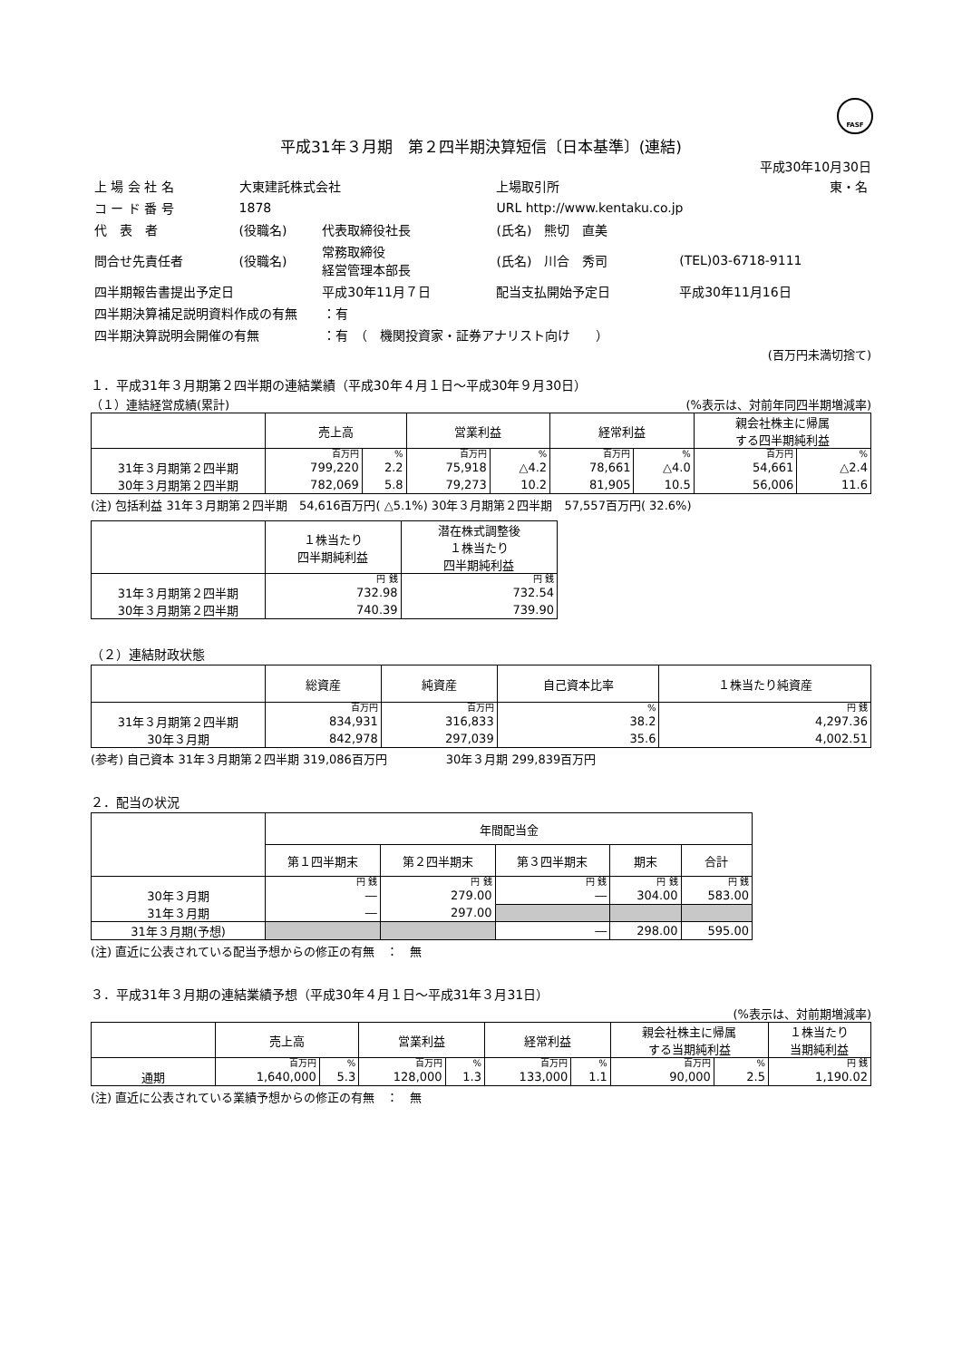FASF
平成31年３月期　第２四半期決算短信〔日本基準〕(連結)
平成30年10月30日
| 上 場 会 社 名 | 大東建託株式会社 | | | 上場取引所 | 東・名 |
| コ ー ド 番 号 | 1878 | | URL http://www.kentaku.co.jp | | |
| 代 表 者 | (役職名) | 代表取締役社長 | (氏名) 熊切 直美 | | |
| 問合せ先責任者 | (役職名) | 常務取締役 経営管理本部長 | (氏名) 川合 秀司 | | (TEL)03-6718-9111 |
| 四半期報告書提出予定日 | | 平成30年11月７日 | 配当支払開始予定日 | | 平成30年11月16日 |
| 四半期決算補足説明資料作成の有無 ：有 | | | | | |
| 四半期決算説明会開催の有無 ：有 （ 機関投資家・証券アナリスト向け ） | | | | | |
(百万円未満切捨て)
１．平成31年３月期第２四半期の連結業績（平成30年４月１日～平成30年９月30日）
（１）連結経営成績(累計) (%表示は、対前年同四半期増減率)
| | 売上高 | | 営業利益 | | 経常利益 | | 親会社株主に帰属 する四半期純利益 | |
| --- | --- | --- | --- | --- | --- | --- | --- | --- |
| | 百万円 | % | 百万円 | % | 百万円 | % | 百万円 | % |
| 31年３月期第２四半期 | 799,220 | 2.2 | 75,918 | △4.2 | 78,661 | △4.0 | 54,661 | △2.4 |
| 30年３月期第２四半期 | 782,069 | 5.8 | 79,273 | 10.2 | 81,905 | 10.5 | 56,006 | 11.6 |
(注) 包括利益 31年３月期第２四半期　54,616百万円( △5.1%) 30年３月期第２四半期　57,557百万円( 32.6%)
| | １株当たり 四半期純利益 | 潜在株式調整後 １株当たり 四半期純利益 |
| --- | --- | --- |
| | 円 銭 | 円 銭 |
| 31年３月期第２四半期 | 732.98 | 732.54 |
| 30年３月期第２四半期 | 740.39 | 739.90 |
（２）連結財政状態
| | 総資産 | 純資産 | 自己資本比率 | １株当たり純資産 |
| --- | --- | --- | --- | --- |
| | 百万円 | 百万円 | % | 円 銭 |
| 31年３月期第２四半期 | 834,931 | 316,833 | 38.2 | 4,297.36 |
| 30年３月期 | 842,978 | 297,039 | 35.6 | 4,002.51 |
(参考) 自己資本 31年３月期第２四半期 319,086百万円　　　　　30年３月期 299,839百万円
２．配当の状況
| | 年間配当金 | | | | |
| --- | --- | --- | --- | --- | --- |
| | 第１四半期末 | 第２四半期末 | 第３四半期末 | 期末 | 合計 |
| | 円 銭 | 円 銭 | 円 銭 | 円 銭 | 円 銭 |
| 30年３月期 | ― | 279.00 | ― | 304.00 | 583.00 |
| 31年３月期 | ― | 297.00 | | | |
| 31年３月期(予想) | | | ― | 298.00 | 595.00 |
(注) 直近に公表されている配当予想からの修正の有無　：　無
３．平成31年３月期の連結業績予想（平成30年４月１日～平成31年３月31日）
(%表示は、対前期増減率)
| | 売上高 | | 営業利益 | | 経常利益 | | 親会社株主に帰属 する当期純利益 | | １株当たり 当期純利益 |
| --- | --- | --- | --- | --- | --- | --- | --- | --- | --- |
| | 百万円 | % | 百万円 | % | 百万円 | % | 百万円 | % | 円 銭 |
| 通期 | 1,640,000 | 5.3 | 128,000 | 1.3 | 133,000 | 1.1 | 90,000 | 2.5 | 1,190.02 |
(注) 直近に公表されている業績予想からの修正の有無　：　無